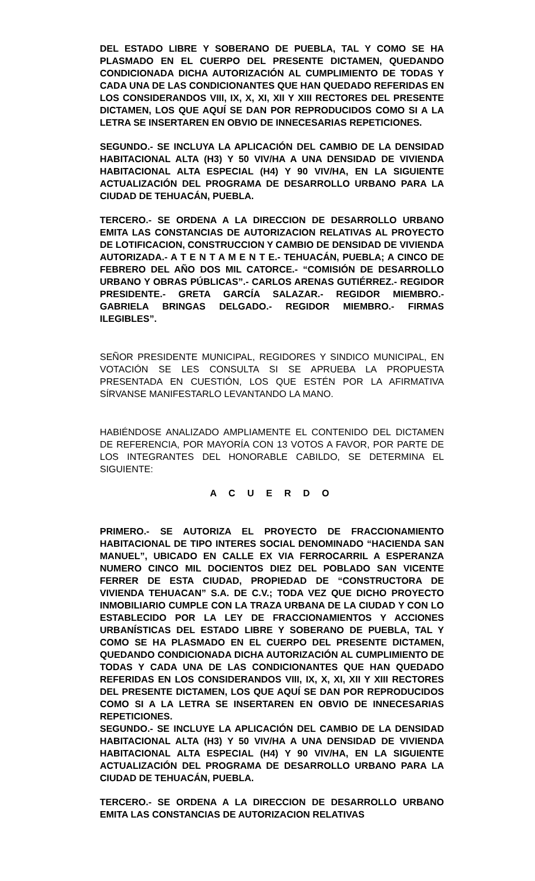DEL ESTADO LIBRE Y SOBERANO DE PUEBLA, TAL Y COMO SE HA PLASMADO EN EL CUERPO DEL PRESENTE DICTAMEN, QUEDANDO CONDICIONADA DICHA AUTORIZACIÓN AL CUMPLIMIENTO DE TODAS Y CADA UNA DE LAS CONDICIONANTES QUE HAN QUEDADO REFERIDAS EN LOS CONSIDERANDOS VIII, IX, X, XI, XII Y XIII RECTORES DEL PRESENTE DICTAMEN, LOS QUE AQUÍ SE DAN POR REPRODUCIDOS COMO SI A LA LETRA SE INSERTAREN EN OBVIO DE INNECESARIAS REPETICIONES.
SEGUNDO.- SE INCLUYA LA APLICACIÓN DEL CAMBIO DE LA DENSIDAD HABITACIONAL ALTA (H3) Y 50 VIV/HA A UNA DENSIDAD DE VIVIENDA HABITACIONAL ALTA ESPECIAL (H4) Y 90 VIV/HA, EN LA SIGUIENTE ACTUALIZACIÓN DEL PROGRAMA DE DESARROLLO URBANO PARA LA CIUDAD DE TEHUACÁN, PUEBLA.
TERCERO.- SE ORDENA A LA DIRECCION DE DESARROLLO URBANO EMITA LAS CONSTANCIAS DE AUTORIZACION RELATIVAS AL PROYECTO DE LOTIFICACION, CONSTRUCCION Y CAMBIO DE DENSIDAD DE VIVIENDA AUTORIZADA.- A T E N T A M E N T E.- TEHUACÁN, PUEBLA; A CINCO DE FEBRERO DEL AÑO DOS MIL CATORCE.- “COMISIÓN DE DESARROLLO URBANO Y OBRAS PÚBLICAS”.- CARLOS ARENAS GUTIÉRREZ.- REGIDOR PRESIDENTE.- GRETA GARCÍA SALAZAR.- REGIDOR MIEMBRO.- GABRIELA BRINGAS DELGADO.- REGIDOR MIEMBRO.- FIRMAS ILEGIBLES”.
SEÑOR PRESIDENTE MUNICIPAL, REGIDORES Y SINDICO MUNICIPAL, EN VOTACIÓN SE LES CONSULTA SI SE APRUEBA LA PROPUESTA PRESENTADA EN CUESTIÓN, LOS QUE ESTÉN POR LA AFIRMATIVA SÍRVANSE MANIFESTARLO LEVANTANDO LA MANO.
HABIÉNDOSE ANALIZADO AMPLIAMENTE EL CONTENIDO DEL DICTAMEN DE REFERENCIA, POR MAYORÍA CON 13 VOTOS A FAVOR, POR PARTE DE LOS INTEGRANTES DEL HONORABLE CABILDO, SE DETERMINA EL SIGUIENTE:
A C U E R D O
PRIMERO.- SE AUTORIZA EL PROYECTO DE FRACCIONAMIENTO HABITACIONAL DE TIPO INTERES SOCIAL DENOMINADO “HACIENDA SAN MANUEL”, UBICADO EN CALLE EX VIA FERROCARRIL A ESPERANZA NUMERO CINCO MIL DOCIENTOS DIEZ DEL POBLADO SAN VICENTE FERRER DE ESTA CIUDAD, PROPIEDAD DE “CONSTRUCTORA DE VIVIENDA TEHUACAN” S.A. DE C.V.; TODA VEZ QUE DICHO PROYECTO INMOBILIARIO CUMPLE CON LA TRAZA URBANA DE LA CIUDAD Y CON LO ESTABLECIDO POR LA LEY DE FRACCIONAMIENTOS Y ACCIONES URBANÍSTICAS DEL ESTADO LIBRE Y SOBERANO DE PUEBLA, TAL Y COMO SE HA PLASMADO EN EL CUERPO DEL PRESENTE DICTAMEN, QUEDANDO CONDICIONADA DICHA AUTORIZACIÓN AL CUMPLIMIENTO DE TODAS Y CADA UNA DE LAS CONDICIONANTES QUE HAN QUEDADO REFERIDAS EN LOS CONSIDERANDOS VIII, IX, X, XI, XII Y XIII RECTORES DEL PRESENTE DICTAMEN, LOS QUE AQUÍ SE DAN POR REPRODUCIDOS COMO SI A LA LETRA SE INSERTAREN EN OBVIO DE INNECESARIAS REPETICIONES.
SEGUNDO.- SE INCLUYE LA APLICACIÓN DEL CAMBIO DE LA DENSIDAD HABITACIONAL ALTA (H3) Y 50 VIV/HA A UNA DENSIDAD DE VIVIENDA HABITACIONAL ALTA ESPECIAL (H4) Y 90 VIV/HA, EN LA SIGUIENTE ACTUALIZACIÓN DEL PROGRAMA DE DESARROLLO URBANO PARA LA CIUDAD DE TEHUACÁN, PUEBLA.
TERCERO.- SE ORDENA A LA DIRECCION DE DESARROLLO URBANO EMITA LAS CONSTANCIAS DE AUTORIZACION RELATIVAS